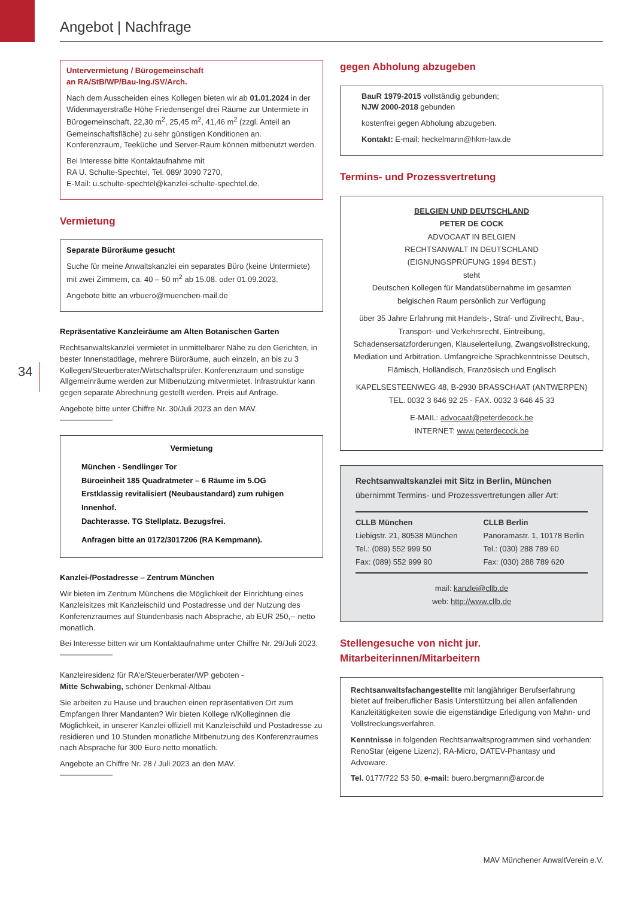Angebot | Nachfrage
34
Untervermietung / Bürogemeinschaft
an RA/StB/WP/Bau-Ing./SV/Arch.
Nach dem Ausscheiden eines Kollegen bieten wir ab 01.01.2024 in der Widenmayerstraße Höhe Friedensengel drei Räume zur Untermiete in Bürogemeinschaft, 22,30 m<sup>2</sup>, 25,45 m<sup>2</sup>, 41,46 m<sup>2</sup> (zzgl. Anteil an Gemeinschaftsfläche) zu sehr günstigen Konditionen an.
Konferenzraum, Teeküche und Server-Raum können mitbenutzt werden.
Bei Interesse bitte Kontaktaufnahme mit
RA U. Schulte-Spechtel, Tel. 089/ 3090 7270,
E-Mail: u.schulte-spechtel@kanzlei-schulte-spechtel.de.
Vermietung
Separate Büroräume gesucht
Suche für meine Anwaltskanzlei ein separates Büro (keine Untermiete) mit zwei Zimmern, ca. 40 – 50 m<sup>2</sup> ab 15.08. oder 01.09.2023.
Angebote bitte an vrbuero@muenchen-mail.de
Repräsentative Kanzleiräume am Alten Botanischen Garten
Rechtsanwaltskanzlei vermietet in unmittelbarer Nähe zu den Gerichten, in bester Innenstadtlage, mehrere Büroräume, auch einzeln, an bis zu 3 Kollegen/Steuerberater/Wirtschaftsprüfer. Konferenzraum und sonstige Allgemeinräume werden zur Mitbenutzung mitvermietet. Infrastruktur kann gegen separate Abrechnung gestellt werden. Preis auf Anfrage.
Angebote bitte unter Chiffre Nr. 30/Juli 2023 an den MAV.
Vermietung
München - Sendlinger Tor
Büroeinheit 185 Quadratmeter – 6 Räume im 5.OG
Erstklassig revitalisiert (Neubaustandard) zum ruhigen Innenhof.
Dachterasse. TG Stellplatz. Bezugsfrei.
Anfragen bitte an 0172/3017206 (RA Kempmann).
Kanzlei-/Postadresse – Zentrum München
Wir bieten im Zentrum Münchens die Möglichkeit der Einrichtung eines Kanzleisitzes mit Kanzleischild und Postadresse und der Nutzung des Konferenzraumes auf Stundenbasis nach Absprache, ab EUR 250,-- netto monatlich.
Bei Interesse bitten wir um Kontaktaufnahme unter Chiffre Nr. 29/Juli 2023.
Kanzleiresidenz für RA’e/Steuerberater/WP geboten -
Mitte Schwabing, schöner Denkmal-Altbau
Sie arbeiten zu Hause und brauchen einen repräsentativen Ort zum Empfangen Ihrer Mandanten? Wir bieten Kollege n/Kolleginnen die Möglichkeit, in unserer Kanzlei offiziell mit Kanzleischild und Postadresse zu residieren und 10 Stunden monatliche Mitbenutzung des Konferenzraumes nach Absprache für 300 Euro netto monatlich.
Angebote an Chiffre Nr. 28 / Juli 2023 an den MAV.
gegen Abholung abzugeben
BauR 1979-2015 vollständig gebunden;
NJW 2000-2018 gebunden
kostenfrei gegen Abholung abzugeben.
Kontakt: E-mail: heckelmann@hkm-law.de
Termins- und Prozessvertretung
BELGIEN UND DEUTSCHLAND
PETER DE COCK
ADVOCAAT IN BELGIEN
RECHTSANWALT IN DEUTSCHLAND
(EIGNUNGSPRÜFUNG 1994 BEST.)
steht
Deutschen Kollegen für Mandatsübernahme im gesamten belgischen Raum persönlich zur Verfügung
über 35 Jahre Erfahrung mit Handels-, Straf- und Zivilrecht, Bau-, Transport- und Verkehrsrecht, Eintreibung, Schadensersatzforderungen, Klauselerteilung, Zwangsvollstreckung, Mediation und Arbitration. Umfangreiche Sprachkenntnisse Deutsch, Flämisch, Holländisch, Französisch und Englisch
KAPELSESTEENWEG 48, B-2930 BRASSCHAAT (ANTWERPEN)
TEL. 0032 3 646 92 25 - FAX. 0032 3 646 45 33
E-MAIL: advocaat@peterdecock.be
INTERNET: www.peterdecock.be
Rechtsanwaltskanzlei mit Sitz in Berlin, München
übernimmt Termins- und Prozessvertretungen aller Art:
CLLB München
Liebigstr. 21, 80538 München
Tel.: (089) 552 999 50
Fax: (089) 552 999 90
CLLB Berlin
Panoramastr. 1, 10178 Berlin
Tel.: (030) 288 789 60
Fax: (030) 288 789 620
mail: kanzlei@cllb.de
web: http://www.cllb.de
Stellengesuche von nicht jur. Mitarbeiterinnen/Mitarbeitern
Rechtsanwaltsfachangestellte mit langjähriger Berufserfahrung bietet auf freiberuflicher Basis Unterstützung bei allen anfallenden Kanzleitätigkeiten sowie die eigenständige Erledigung von Mahn- und Vollstreckungsverfahren.
Kenntnisse in folgenden Rechtsanwaltsprogrammen sind vorhanden: RenoStar (eigene Lizenz), RA-Micro, DATEV-Phantasy und Advoware.
Tel. 0177/722 53 50, e-mail: buero.bergmann@arcor.de
MAV Münchener AnwaltVerein e.V.